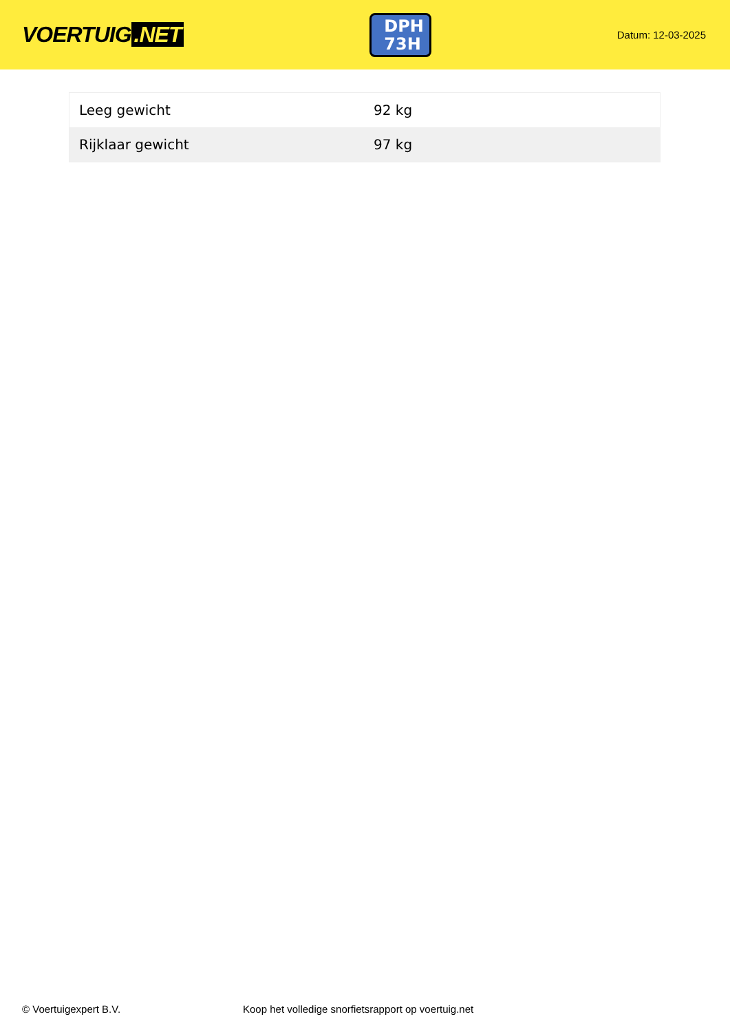VOERTUIG.NET
DPH
73H
Datum: 12-03-2025
| Leeg gewicht | 92 kg |
| Rijklaar gewicht | 97 kg |
© Voertuigexpert B.V. Koop het volledige snorfietsrapport op voertuig.net